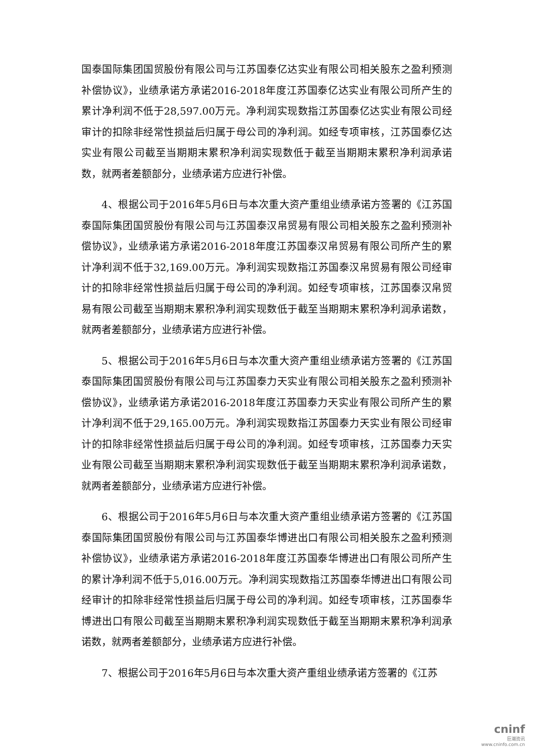国泰国际集团国贸股份有限公司与江苏国泰亿达实业有限公司相关股东之盈利预测补偿协议》，业绩承诺方承诺2016-2018年度江苏国泰亿达实业有限公司所产生的累计净利润不低于28,597.00万元。净利润实现数指江苏国泰亿达实业有限公司经审计的扣除非经常性损益后归属于母公司的净利润。如经专项审核，江苏国泰亿达实业有限公司截至当期期末累积净利润实现数低于截至当期期末累积净利润承诺数，就两者差额部分，业绩承诺方应进行补偿。
4、根据公司于2016年5月6日与本次重大资产重组业绩承诺方签署的《江苏国泰国际集团国贸股份有限公司与江苏国泰汉帛贸易有限公司相关股东之盈利预测补偿协议》，业绩承诺方承诺2016-2018年度江苏国泰汉帛贸易有限公司所产生的累计净利润不低于32,169.00万元。净利润实现数指江苏国泰汉帛贸易有限公司经审计的扣除非经常性损益后归属于母公司的净利润。如经专项审核，江苏国泰汉帛贸易有限公司截至当期期末累积净利润实现数低于截至当期期末累积净利润承诺数，就两者差额部分，业绩承诺方应进行补偿。
5、根据公司于2016年5月6日与本次重大资产重组业绩承诺方签署的《江苏国泰国际集团国贸股份有限公司与江苏国泰力天实业有限公司相关股东之盈利预测补偿协议》，业绩承诺方承诺2016-2018年度江苏国泰力天实业有限公司所产生的累计净利润不低于29,165.00万元。净利润实现数指江苏国泰力天实业有限公司经审计的扣除非经常性损益后归属于母公司的净利润。如经专项审核，江苏国泰力天实业有限公司截至当期期末累积净利润实现数低于截至当期期末累积净利润承诺数，就两者差额部分，业绩承诺方应进行补偿。
6、根据公司于2016年5月6日与本次重大资产重组业绩承诺方签署的《江苏国泰国际集团国贸股份有限公司与江苏国泰华博进出口有限公司相关股东之盈利预测补偿协议》，业绩承诺方承诺2016-2018年度江苏国泰华博进出口有限公司所产生的累计净利润不低于5,016.00万元。净利润实现数指江苏国泰华博进出口有限公司经审计的扣除非经常性损益后归属于母公司的净利润。如经专项审核，江苏国泰华博进出口有限公司截至当期期末累积净利润实现数低于截至当期期末累积净利润承诺数，就两者差额部分，业绩承诺方应进行补偿。
7、根据公司于2016年5月6日与本次重大资产重组业绩承诺方签署的《江苏
cninf
巨潮资讯
www.cninfo.com.cn